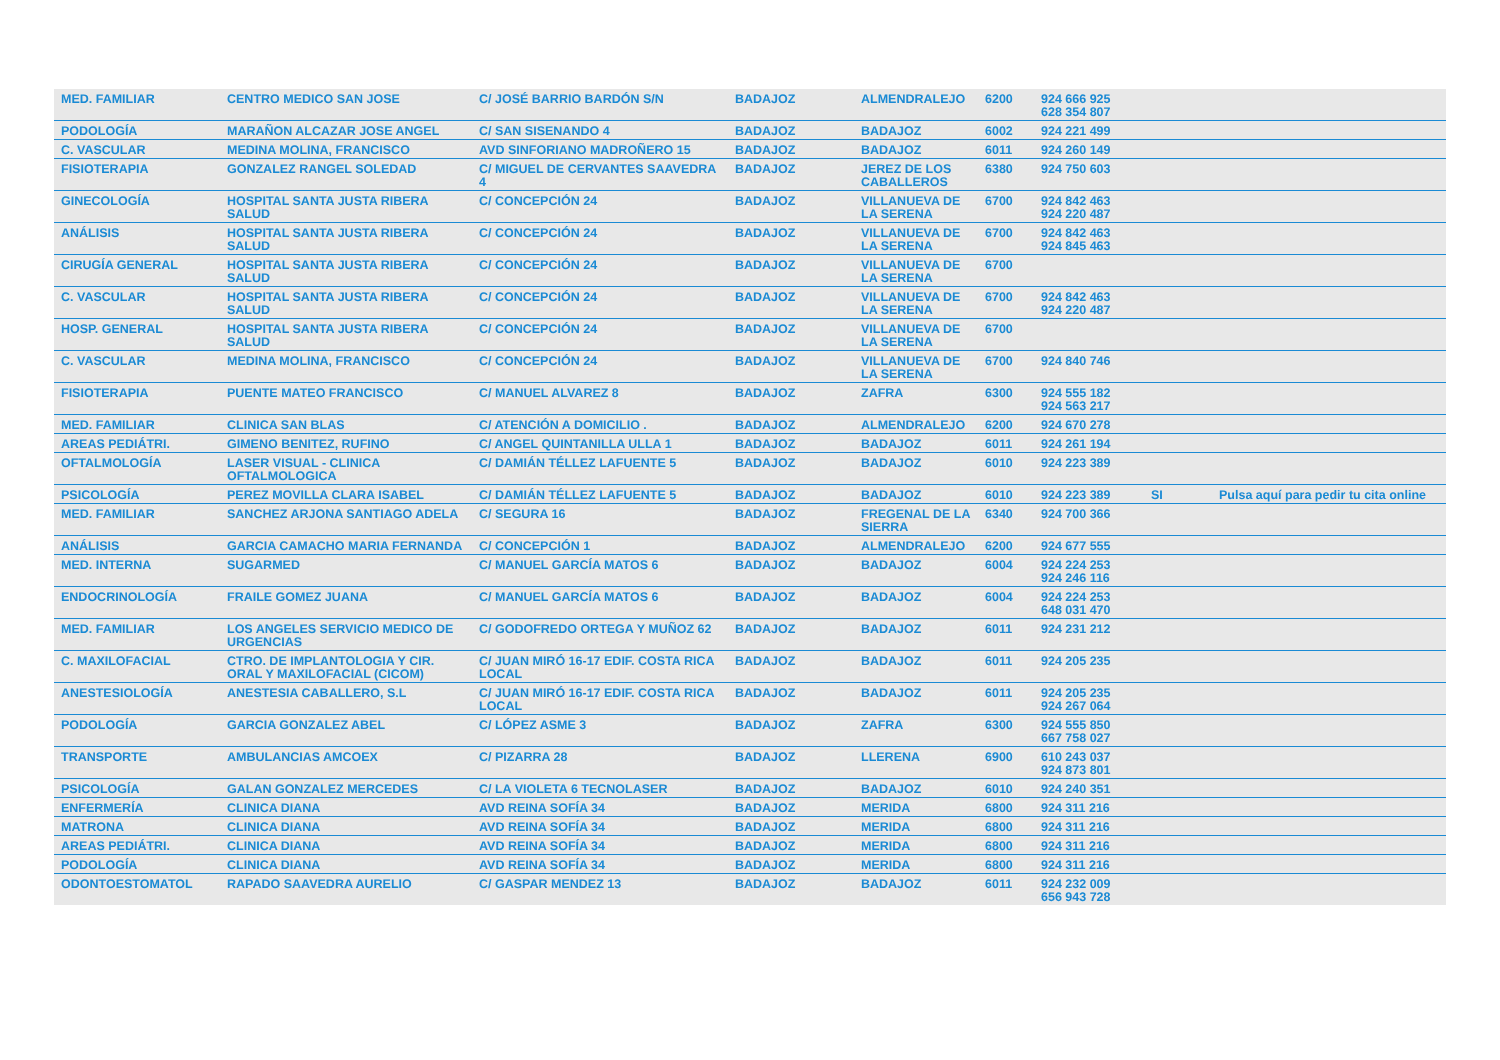| MED. FAMILIAR | CENTRO MEDICO SAN JOSE | C/ JOSÉ BARRIO BARDÓN S/N | BADAJOZ | ALMENDRALEJO | 6200 | 924 666 925 628 354 807 | | |
| PODOLOGÍA | MARAÑON ALCAZAR JOSE ANGEL | C/ SAN SISENANDO 4 | BADAJOZ | BADAJOZ | 6002 | 924 221 499 | | |
| C. VASCULAR | MEDINA MOLINA, FRANCISCO | AVD SINFORIANO MADROÑERO 15 | BADAJOZ | BADAJOZ | 6011 | 924 260 149 | | |
| FISIOTERAPIA | GONZALEZ RANGEL SOLEDAD | C/ MIGUEL DE CERVANTES SAAVEDRA 4 | BADAJOZ | JEREZ DE LOS CABALLEROS | 6380 | 924 750 603 | | |
| GINECOLOGÍA | HOSPITAL SANTA JUSTA RIBERA SALUD | C/ CONCEPCIÓN 24 | BADAJOZ | VILLANUEVA DE LA SERENA | 6700 | 924 842 463 924 220 487 | | |
| ANÁLISIS | HOSPITAL SANTA JUSTA RIBERA SALUD | C/ CONCEPCIÓN 24 | BADAJOZ | VILLANUEVA DE LA SERENA | 6700 | 924 842 463 924 845 463 | | |
| CIRUGÍA GENERAL | HOSPITAL SANTA JUSTA RIBERA SALUD | C/ CONCEPCIÓN 24 | BADAJOZ | VILLANUEVA DE LA SERENA | 6700 | | | |
| C. VASCULAR | HOSPITAL SANTA JUSTA RIBERA SALUD | C/ CONCEPCIÓN 24 | BADAJOZ | VILLANUEVA DE LA SERENA | 6700 | 924 842 463 924 220 487 | | |
| HOSP. GENERAL | HOSPITAL SANTA JUSTA RIBERA SALUD | C/ CONCEPCIÓN 24 | BADAJOZ | VILLANUEVA DE LA SERENA | 6700 | | | |
| C. VASCULAR | MEDINA MOLINA, FRANCISCO | C/ CONCEPCIÓN 24 | BADAJOZ | VILLANUEVA DE LA SERENA | 6700 | 924 840 746 | | |
| FISIOTERAPIA | PUENTE MATEO FRANCISCO | C/ MANUEL ALVAREZ 8 | BADAJOZ | ZAFRA | 6300 | 924 555 182 924 563 217 | | |
| MED. FAMILIAR | CLINICA SAN BLAS | C/ ATENCIÓN A DOMICILIO . | BADAJOZ | ALMENDRALEJO | 6200 | 924 670 278 | | |
| AREAS PEDIÁTRI. | GIMENO BENITEZ, RUFINO | C/ ANGEL QUINTANILLA ULLA 1 | BADAJOZ | BADAJOZ | 6011 | 924 261 194 | | |
| OFTALMOLOGÍA | LASER VISUAL - CLINICA OFTALMOLOGICA | C/ DAMIÁN TÉLLEZ LAFUENTE 5 | BADAJOZ | BADAJOZ | 6010 | 924 223 389 | | |
| PSICOLOGÍA | PEREZ MOVILLA CLARA ISABEL | C/ DAMIÁN TÉLLEZ LAFUENTE 5 | BADAJOZ | BADAJOZ | 6010 | 924 223 389 | SI | Pulsa aquí para pedir tu cita online |
| MED. FAMILIAR | SANCHEZ ARJONA SANTIAGO ADELA | C/ SEGURA 16 | BADAJOZ | FREGENAL DE LA SIERRA | 6340 | 924 700 366 | | |
| ANÁLISIS | GARCIA CAMACHO MARIA FERNANDA | C/ CONCEPCIÓN 1 | BADAJOZ | ALMENDRALEJO | 6200 | 924 677 555 | | |
| MED. INTERNA | SUGARMED | C/ MANUEL GARCÍA MATOS 6 | BADAJOZ | BADAJOZ | 6004 | 924 224 253 924 246 116 | | |
| ENDOCRINOLOGÍA | FRAILE GOMEZ JUANA | C/ MANUEL GARCÍA MATOS 6 | BADAJOZ | BADAJOZ | 6004 | 924 224 253 648 031 470 | | |
| MED. FAMILIAR | LOS ANGELES SERVICIO MEDICO DE URGENCIAS | C/ GODOFREDO ORTEGA Y MUÑOZ 62 | BADAJOZ | BADAJOZ | 6011 | 924 231 212 | | |
| C. MAXILOFACIAL | CTRO. DE IMPLANTOLOGIA Y CIR. ORAL Y MAXILOFACIAL (CICOM) | C/ JUAN MIRÓ 16-17 EDIF. COSTA RICA LOCAL | BADAJOZ | BADAJOZ | 6011 | 924 205 235 | | |
| ANESTESIOLOGÍA | ANESTESIA CABALLERO, S.L | C/ JUAN MIRÓ 16-17 EDIF. COSTA RICA LOCAL | BADAJOZ | BADAJOZ | 6011 | 924 205 235 924 267 064 | | |
| PODOLOGÍA | GARCIA GONZALEZ ABEL | C/ LÓPEZ ASME 3 | BADAJOZ | ZAFRA | 6300 | 924 555 850 667 758 027 | | |
| TRANSPORTE | AMBULANCIAS AMCOEX | C/ PIZARRA 28 | BADAJOZ | LLERENA | 6900 | 610 243 037 924 873 801 | | |
| PSICOLOGÍA | GALAN GONZALEZ MERCEDES | C/ LA VIOLETA 6 TECNOLASER | BADAJOZ | BADAJOZ | 6010 | 924 240 351 | | |
| ENFERMERÍA | CLINICA DIANA | AVD REINA SOFÍA 34 | BADAJOZ | MERIDA | 6800 | 924 311 216 | | |
| MATRONA | CLINICA DIANA | AVD REINA SOFÍA 34 | BADAJOZ | MERIDA | 6800 | 924 311 216 | | |
| AREAS PEDIÁTRI. | CLINICA DIANA | AVD REINA SOFÍA 34 | BADAJOZ | MERIDA | 6800 | 924 311 216 | | |
| PODOLOGÍA | CLINICA DIANA | AVD REINA SOFÍA 34 | BADAJOZ | MERIDA | 6800 | 924 311 216 | | |
| ODONTOESTOMATOL | RAPADO SAAVEDRA AURELIO | C/ GASPAR MENDEZ 13 | BADAJOZ | BADAJOZ | 6011 | 924 232 009 656 943 728 | | |